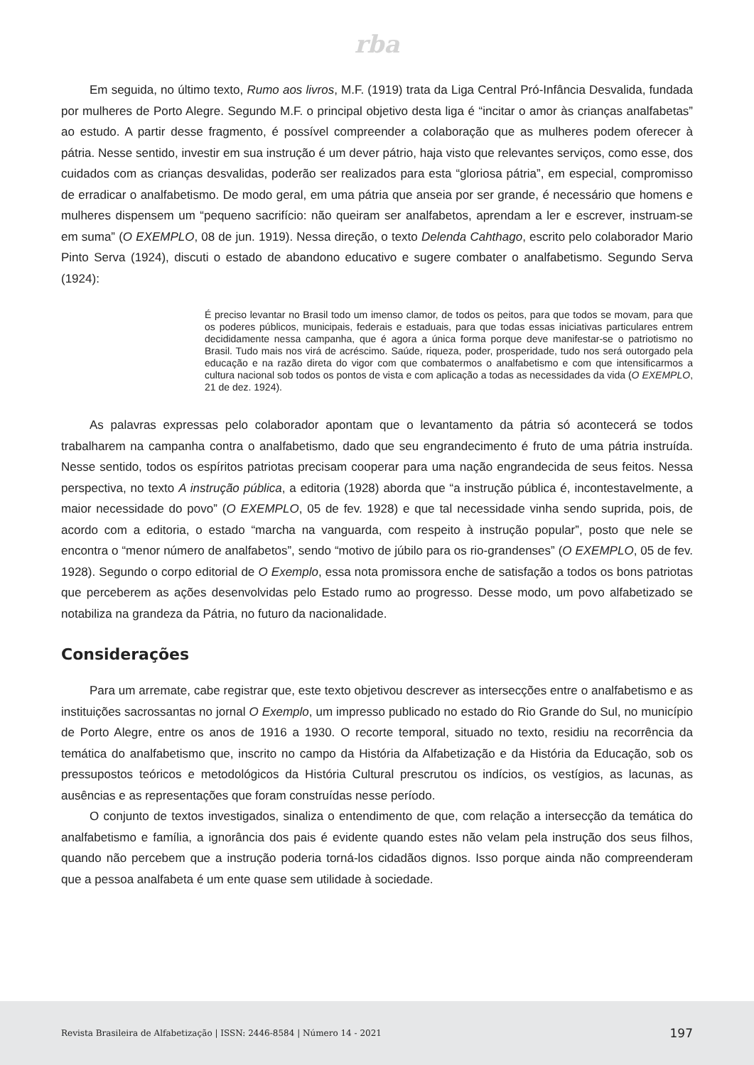rba
Em seguida, no último texto, Rumo aos livros, M.F. (1919) trata da Liga Central Pró-Infância Desvalida, fundada por mulheres de Porto Alegre. Segundo M.F. o principal objetivo desta liga é “incitar o amor às crianças analfabetas” ao estudo. A partir desse fragmento, é possível compreender a colaboração que as mulheres podem oferecer à pátria. Nesse sentido, investir em sua instrução é um dever pátrio, haja visto que relevantes serviços, como esse, dos cuidados com as crianças desvalidas, poderão ser realizados para esta “gloriosa pátria”, em especial, compromisso de erradicar o analfabetismo. De modo geral, em uma pátria que anseia por ser grande, é necessário que homens e mulheres dispensem um “pequeno sacrifício: não queiram ser analfabetos, aprendam a ler e escrever, instruam-se em suma” (O EXEMPLO, 08 de jun. 1919). Nessa direção, o texto Delenda Cahthago, escrito pelo colaborador Mario Pinto Serva (1924), discuti o estado de abandono educativo e sugere combater o analfabetismo. Segundo Serva (1924):
É preciso levantar no Brasil todo um imenso clamor, de todos os peitos, para que todos se movam, para que os poderes públicos, municipais, federais e estaduais, para que todas essas iniciativas particulares entrem decididamente nessa campanha, que é agora a única forma porque deve manifestar-se o patriotismo no Brasil. Tudo mais nos virá de acréscimo. Saúde, riqueza, poder, prosperidade, tudo nos será outorgado pela educação e na razão direta do vigor com que combatermos o analfabetismo e com que intensificarmos a cultura nacional sob todos os pontos de vista e com aplicação a todas as necessidades da vida (O EXEMPLO, 21 de dez. 1924).
As palavras expressas pelo colaborador apontam que o levantamento da pátria só acontecerá se todos trabalharem na campanha contra o analfabetismo, dado que seu engrandecimento é fruto de uma pátria instruída. Nesse sentido, todos os espíritos patriotas precisam cooperar para uma nação engrandecida de seus feitos. Nessa perspectiva, no texto A instrução pública, a editoria (1928) aborda que “a instrução pública é, incontestavelmente, a maior necessidade do povo” (O EXEMPLO, 05 de fev. 1928) e que tal necessidade vinha sendo suprida, pois, de acordo com a editoria, o estado “marcha na vanguarda, com respeito à instrução popular”, posto que nele se encontra o “menor número de analfabetos”, sendo “motivo de júbilo para os rio-grandenses” (O EXEMPLO, 05 de fev. 1928). Segundo o corpo editorial de O Exemplo, essa nota promissora enche de satisfação a todos os bons patriotas que perceberem as ações desenvolvidas pelo Estado rumo ao progresso. Desse modo, um povo alfabetizado se notabiliza na grandeza da Pátria, no futuro da nacionalidade.
Considerações
Para um arremate, cabe registrar que, este texto objetivou descrever as intersecções entre o analfabetismo e as instituições sacrossantas no jornal O Exemplo, um impresso publicado no estado do Rio Grande do Sul, no município de Porto Alegre, entre os anos de 1916 a 1930. O recorte temporal, situado no texto, residiu na recorrência da temática do analfabetismo que, inscrito no campo da História da Alfabetização e da História da Educação, sob os pressupostos teóricos e metodológicos da História Cultural prescrutou os indícios, os vestígios, as lacunas, as ausências e as representações que foram construídas nesse período.
O conjunto de textos investigados, sinaliza o entendimento de que, com relação a intersecção da temática do analfabetismo e família, a ignorância dos pais é evidente quando estes não velam pela instrução dos seus filhos, quando não percebem que a instrução poderia torná-los cidadãos dignos. Isso porque ainda não compreenderam que a pessoa analfabeta é um ente quase sem utilidade à sociedade.
Revista Brasileira de Alfabetização | ISSN: 2446-8584 | Número 14 - 2021 197